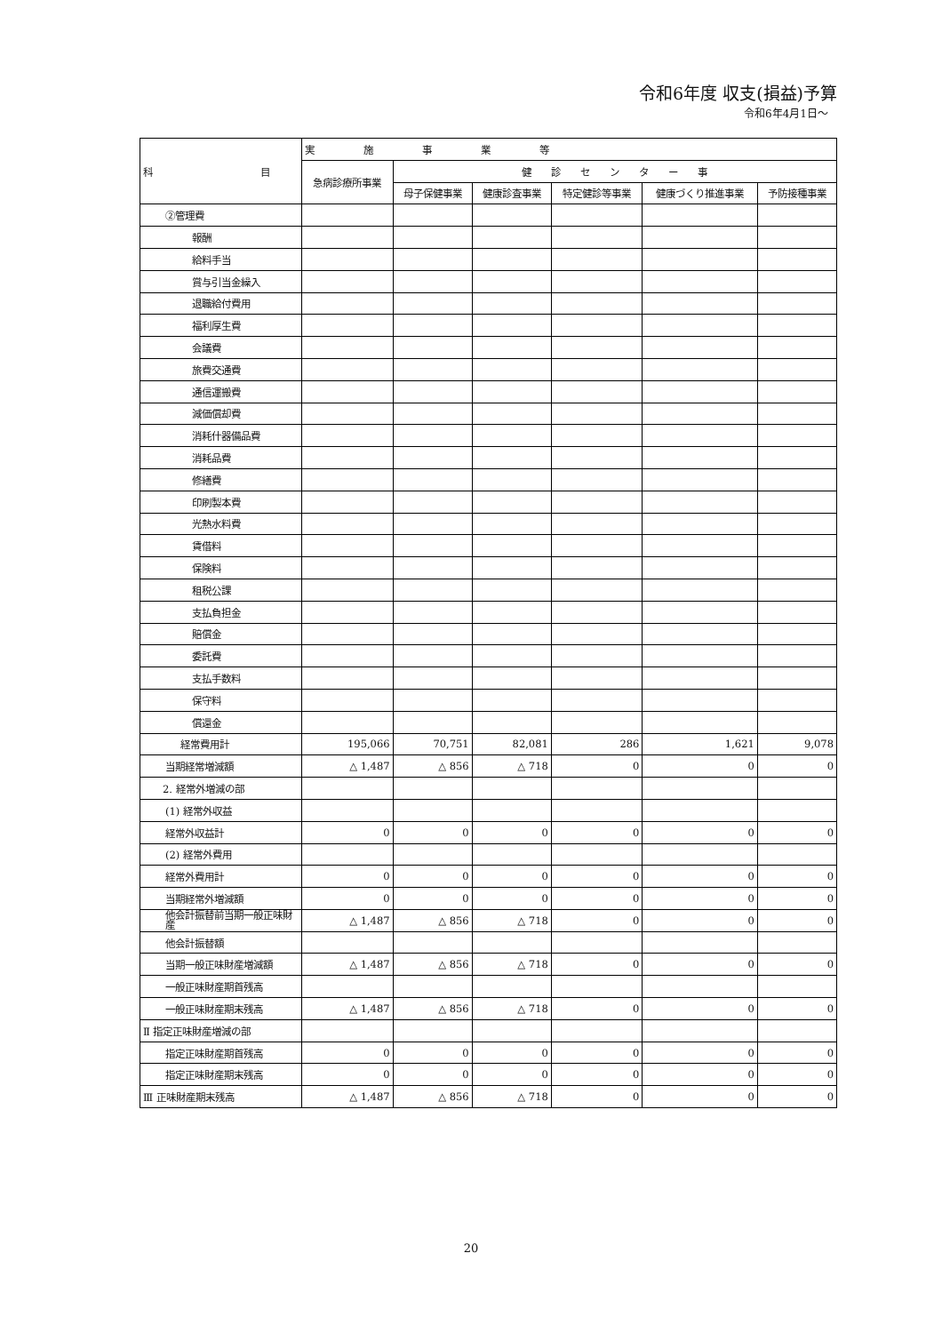令和6年度 収支(損益)予算
令和6年4月1日～
| 科 目 | 実 施 事 業 等 | | | | | |
| --- | --- | --- | --- | --- | --- | --- |
| | 急病診療所事業 | 健 診 セ ン タ ー 事 | | | | |
| | | 母子保健事業 | 健康診査事業 | 特定健診等事業 | 健康づくり推進事業 | 予防接種事業 |
| ②管理費 | | | | | | |
| 報酬 | | | | | | |
| 給料手当 | | | | | | |
| 賞与引当金繰入 | | | | | | |
| 退職給付費用 | | | | | | |
| 福利厚生費 | | | | | | |
| 会議費 | | | | | | |
| 旅費交通費 | | | | | | |
| 通信運搬費 | | | | | | |
| 減価償却費 | | | | | | |
| 消耗什器備品費 | | | | | | |
| 消耗品費 | | | | | | |
| 修繕費 | | | | | | |
| 印刷製本費 | | | | | | |
| 光熱水料費 | | | | | | |
| 賃借料 | | | | | | |
| 保険料 | | | | | | |
| 租税公課 | | | | | | |
| 支払負担金 | | | | | | |
| 賠償金 | | | | | | |
| 委託費 | | | | | | |
| 支払手数料 | | | | | | |
| 保守料 | | | | | | |
| 償還金 | | | | | | |
| 経常費用計 | 195,066 | 70,751 | 82,081 | 286 | 1,621 | 9,078 |
| 当期経常増減額 | △ 1,487 | △ 856 | △ 718 | 0 | 0 | 0 |
| 2. 経常外増減の部 | | | | | | |
| (1) 経常外収益 | | | | | | |
| 経常外収益計 | 0 | 0 | 0 | 0 | 0 | 0 |
| (2) 経常外費用 | | | | | | |
| 経常外費用計 | 0 | 0 | 0 | 0 | 0 | 0 |
| 当期経常外増減額 | 0 | 0 | 0 | 0 | 0 | 0 |
| 他会計振替前当期一般正味財産 | △ 1,487 | △ 856 | △ 718 | 0 | 0 | 0 |
| 他会計振替額 | | | | | | |
| 当期一般正味財産増減額 | △ 1,487 | △ 856 | △ 718 | 0 | 0 | 0 |
| 一般正味財産期首残高 | | | | | | |
| 一般正味財産期末残高 | △ 1,487 | △ 856 | △ 718 | 0 | 0 | 0 |
| Ⅱ 指定正味財産増減の部 | | | | | | |
| 指定正味財産期首残高 | 0 | 0 | 0 | 0 | 0 | 0 |
| 指定正味財産期末残高 | 0 | 0 | 0 | 0 | 0 | 0 |
| Ⅲ 正味財産期末残高 | △ 1,487 | △ 856 | △ 718 | 0 | 0 | 0 |
20